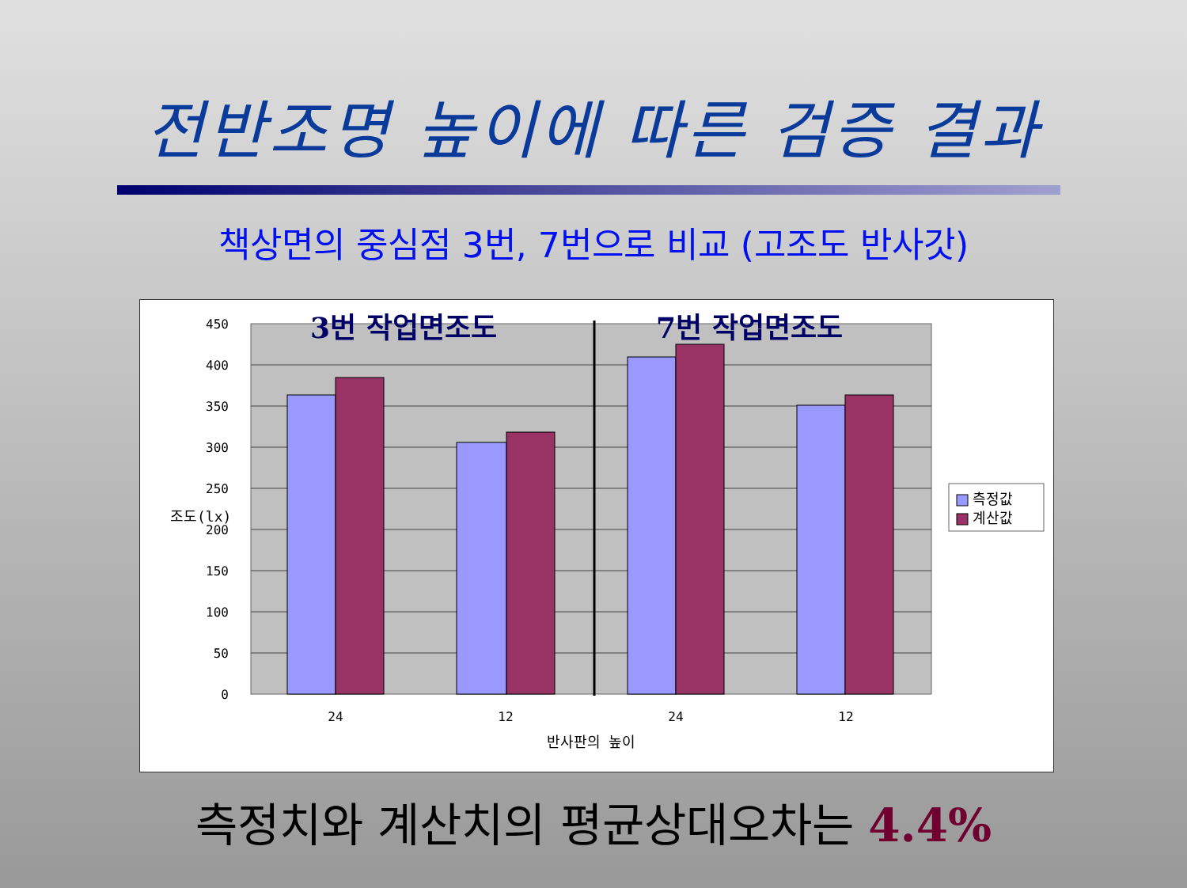전반조명 높이에 따른 검증 결과
책상면의 중심점 3번, 7번으로 비교 (고조도 반사갓)
450
400
350
300
250
200
150
100
50
0
조도(lx)
24
12
24
12
반사판의 높이
3번 작업면조도
7번 작업면조도
측정값
계산값
측정치와 계산치의 평균상대오차는 4.4%